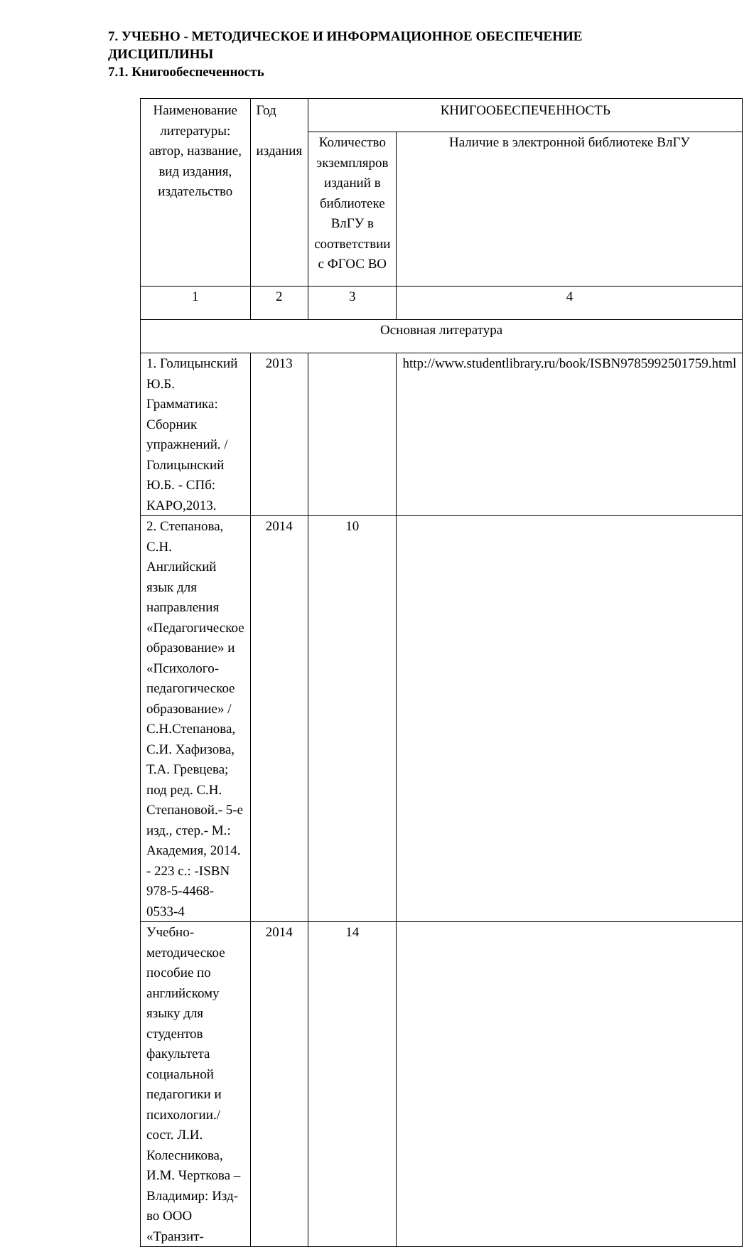7. УЧЕБНО - МЕТОДИЧЕСКОЕ И ИНФОРМАЦИОННОЕ ОБЕСПЕЧЕНИЕ ДИСЦИПЛИНЫ
7.1. Книгообеспеченность
| Наименование литературы: автор, название, вид издания, издательство | Год издания | КНИГООБЕСПЕЧЕННОСТЬ | |
| | | Количество экземпляров изданий в библиотеке ВлГУ в соответствии с ФГОС ВО | Наличие в электронной библиотеке ВлГУ |
| 1 | 2 | 3 | 4 |
| Основная литература | | | |
| 1. Голицынский Ю.Б. Грамматика: Сборник упражнений. /Голицынский Ю.Б. - СПб: КАРО,2013. | 2013 | | http://www.studentlibrary.ru/book/ISBN9785992501759.html |
| 2. Степанова, С.Н. Английский язык для направления «Педагогическое образование» и «Психолого-педагогическое образование» / С.Н.Степанова, С.И. Хафизова, Т.А. Гревцева; под ред. С.Н. Степановой.- 5-е изд., стер.- М.: Академия, 2014. - 223 с.: -ISBN 978-5-4468-0533-4 | 2014 | 10 | |
| Учебно-методическое пособие по английскому языку для студентов факультета социальной педагогики и психологии./ сост. Л.И. Колесникова, И.М. Черткова – Владимир: Изд-во ООО «Транзит- | 2014 | 14 | |